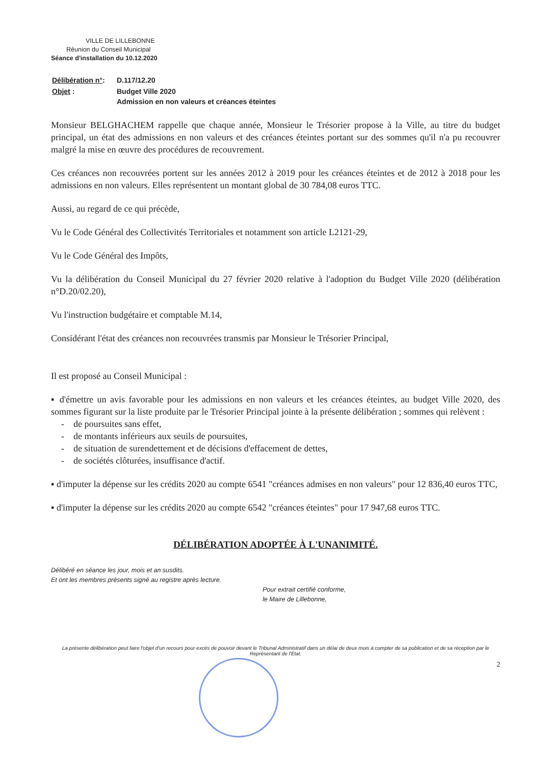VILLE DE LILLEBONNE
Réunion du Conseil Municipal
Séance d'installation du 10.12.2020
| Délibération n° : | D.117/12.20 |
| Objet : | Budget Ville 2020 Admission en non valeurs et créances éteintes |
Monsieur BELGHACHEM rappelle que chaque année, Monsieur le Trésorier propose à la Ville, au titre du budget principal, un état des admissions en non valeurs et des créances éteintes portant sur des sommes qu'il n'a pu recouvrer malgré la mise en œuvre des procédures de recouvrement.
Ces créances non recouvrées portent sur les années 2012 à 2019 pour les créances éteintes et de 2012 à 2018 pour les admissions en non valeurs. Elles représentent un montant global de 30 784,08 euros TTC.
Aussi, au regard de ce qui précède,
Vu le Code Général des Collectivités Territoriales et notamment son article L2121-29,
Vu le Code Général des Impôts,
Vu la délibération du Conseil Municipal du 27 février 2020 relative à l'adoption du Budget Ville 2020 (délibération n°D.20/02.20),
Vu l'instruction budgétaire et comptable M.14,
Considérant l'état des créances non recouvrées transmis par Monsieur le Trésorier Principal,
Il est proposé au Conseil Municipal :
▪ d'émettre un avis favorable pour les admissions en non valeurs et les créances éteintes, au budget Ville 2020, des sommes figurant sur la liste produite par le Trésorier Principal jointe à la présente délibération ; sommes qui relèvent :
- de poursuites sans effet,
- de montants inférieurs aux seuils de poursuites,
- de situation de surendettement et de décisions d'effacement de dettes,
- de sociétés clôturées, insuffisance d'actif.
▪ d'imputer la dépense sur les crédits 2020 au compte 6541 "créances admises en non valeurs" pour 12 836,40 euros TTC,
▪ d'imputer la dépense sur les crédits 2020 au compte 6542 "créances éteintes" pour 17 947,68 euros TTC.
DÉLIBÉRATION ADOPTÉE À L'UNANIMITÉ.
Délibéré en séance les jour, mois et an susdits.
Et ont les membres présents signé au registre après lecture.
Pour extrait certifié conforme,
le Maire de Lillebonne,
La présente délibération peut faire l'objet d'un recours pour excès de pouvoir devant le Tribunal Administratif dans un délai de deux mois à compter de sa publication et de sa réception par le Représentant de l'Etat.
2